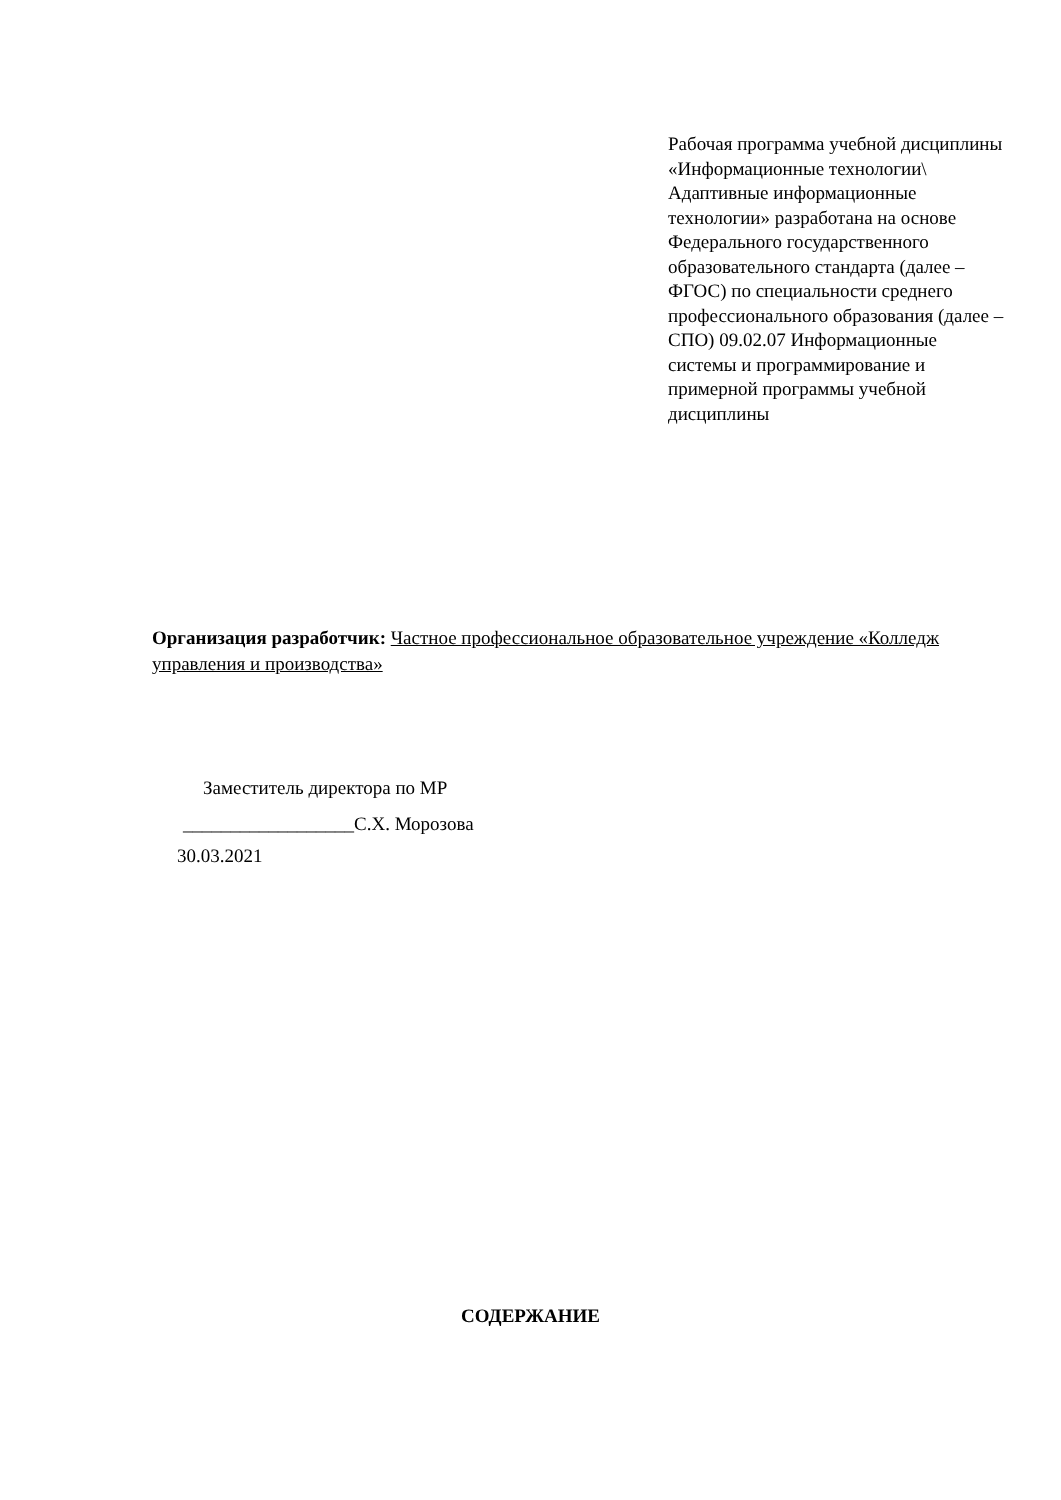Рабочая программа учебной дисциплины «Информационные технологии\ Адаптивные информационные технологии» разработана на основе Федерального государственного образовательного стандарта (далее – ФГОС) по специальности среднего профессионального образования (далее – СПО) 09.02.07 Информационные системы и программирование и примерной программы учебной дисциплины
Организация разработчик: Частное профессиональное образовательное учреждение «Колледж управления и производства»
Заместитель директора по МР
__________________С.Х. Морозова
30.03.2021
СОДЕРЖАНИЕ